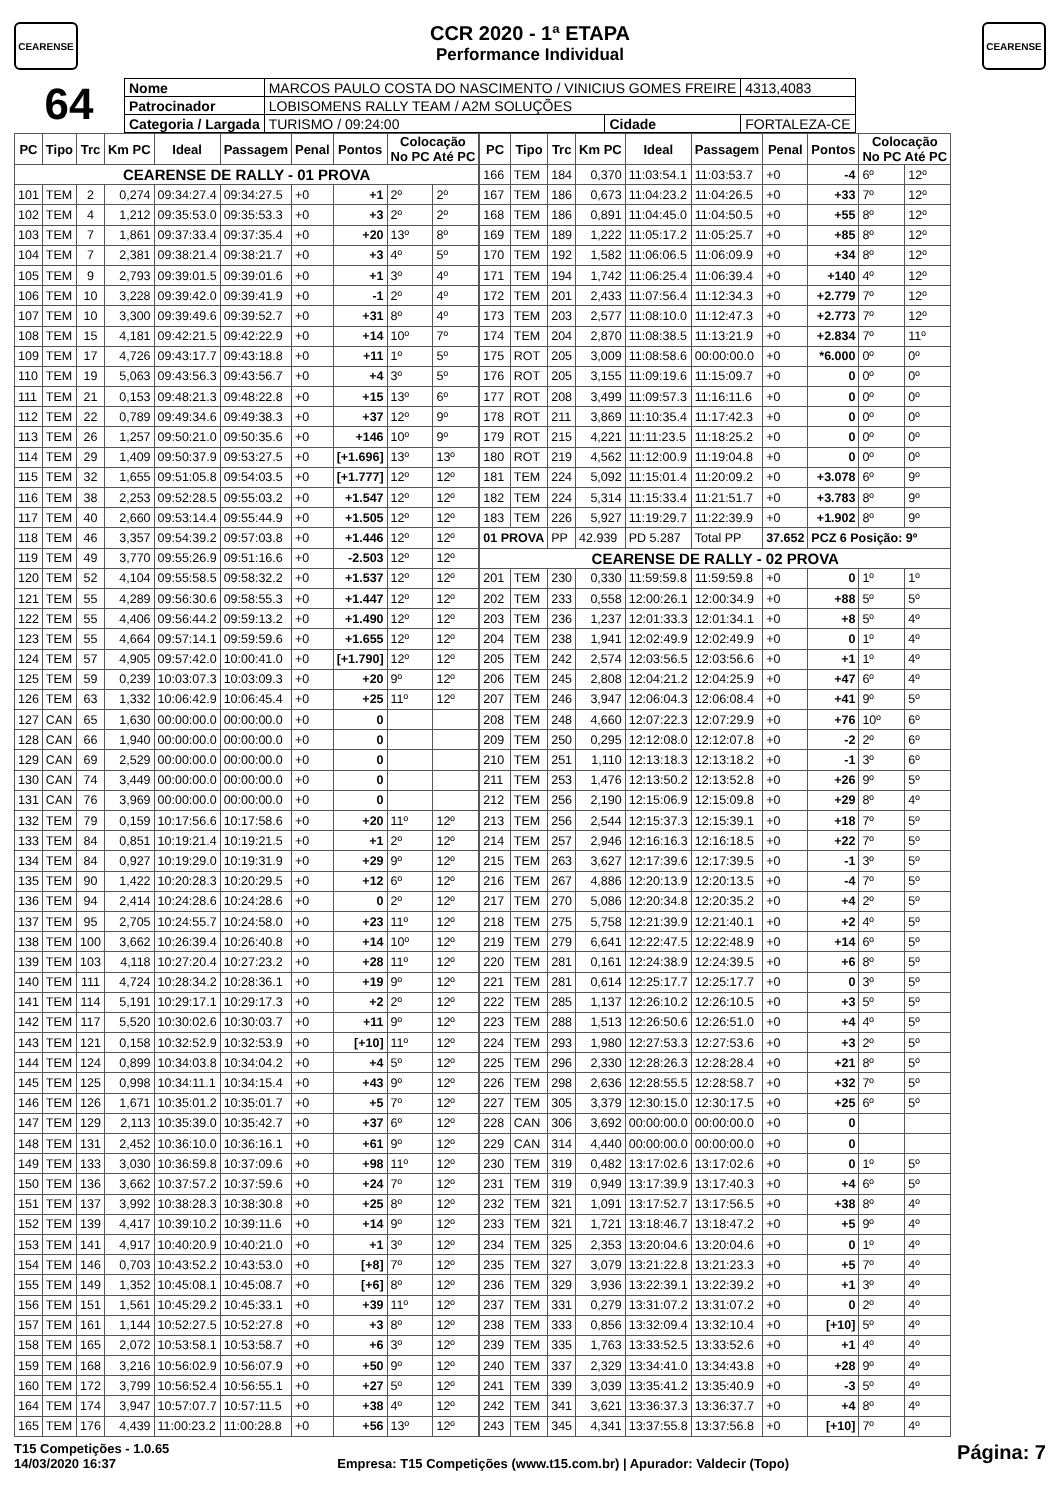CEARENSE
CCR 2020 - 1ª ETAPA
Performance Individual
CEARENSE
64
| Nome | MARCOS PAULO COSTA DO NASCIMENTO / VINICIUS GOMES FREIRE | | | 4313,4083 |
| Patrocinador | LOBISOMENS RALLY TEAM / A2M SOLUÇÕES | | | |
| Categoria / Largada | TURISMO / 09:24:00 | Cidade | FORTALEZA-CE | |
| PC | Tipo | Trc | Km PC | Ideal | Passagem | Penal | Pontos | Colocação No PC Até PC | |
| --- | --- | --- | --- | --- | --- | --- | --- | --- | --- |
| CEARENSE DE RALLY - 01 PROVA | | | | | | | | | |
| 101 | TEM | 2 | 0,274 | 09:34:27.4 | 09:34:27.5 | +0 | +1 | 2º | 2º |
| 102 | TEM | 4 | 1,212 | 09:35:53.0 | 09:35:53.3 | +0 | +3 | 2º | 2º |
| 103 | TEM | 7 | 1,861 | 09:37:33.4 | 09:37:35.4 | +0 | +20 | 13º | 8º |
| 104 | TEM | 7 | 2,381 | 09:38:21.4 | 09:38:21.7 | +0 | +3 | 4º | 5º |
| 105 | TEM | 9 | 2,793 | 09:39:01.5 | 09:39:01.6 | +0 | +1 | 3º | 4º |
| 106 | TEM | 10 | 3,228 | 09:39:42.0 | 09:39:41.9 | +0 | -1 | 2º | 4º |
| 107 | TEM | 10 | 3,300 | 09:39:49.6 | 09:39:52.7 | +0 | +31 | 8º | 4º |
| 108 | TEM | 15 | 4,181 | 09:42:21.5 | 09:42:22.9 | +0 | +14 | 10º | 7º |
| 109 | TEM | 17 | 4,726 | 09:43:17.7 | 09:43:18.8 | +0 | +11 | 1º | 5º |
| 110 | TEM | 19 | 5,063 | 09:43:56.3 | 09:43:56.7 | +0 | +4 | 3º | 5º |
| 111 | TEM | 21 | 0,153 | 09:48:21.3 | 09:48:22.8 | +0 | +15 | 13º | 6º |
| 112 | TEM | 22 | 0,789 | 09:49:34.6 | 09:49:38.3 | +0 | +37 | 12º | 9º |
| 113 | TEM | 26 | 1,257 | 09:50:21.0 | 09:50:35.6 | +0 | +146 | 10º | 9º |
| 114 | TEM | 29 | 1,409 | 09:50:37.9 | 09:53:27.5 | +0 | [+1.696] | 13º | 13º |
| 115 | TEM | 32 | 1,655 | 09:51:05.8 | 09:54:03.5 | +0 | [+1.777] | 12º | 12º |
| 116 | TEM | 38 | 2,253 | 09:52:28.5 | 09:55:03.2 | +0 | +1.547 | 12º | 12º |
| 117 | TEM | 40 | 2,660 | 09:53:14.4 | 09:55:44.9 | +0 | +1.505 | 12º | 12º |
| 118 | TEM | 46 | 3,357 | 09:54:39.2 | 09:57:03.8 | +0 | +1.446 | 12º | 12º |
| 119 | TEM | 49 | 3,770 | 09:55:26.9 | 09:51:16.6 | +0 | -2.503 | 12º | 12º |
| 120 | TEM | 52 | 4,104 | 09:55:58.5 | 09:58:32.2 | +0 | +1.537 | 12º | 12º |
| 121 | TEM | 55 | 4,289 | 09:56:30.6 | 09:58:55.3 | +0 | +1.447 | 12º | 12º |
| 122 | TEM | 55 | 4,406 | 09:56:44.2 | 09:59:13.2 | +0 | +1.490 | 12º | 12º |
| 123 | TEM | 55 | 4,664 | 09:57:14.1 | 09:59:59.6 | +0 | +1.655 | 12º | 12º |
| 124 | TEM | 57 | 4,905 | 09:57:42.0 | 10:00:41.0 | +0 | [+1.790] | 12º | 12º |
| 125 | TEM | 59 | 0,239 | 10:03:07.3 | 10:03:09.3 | +0 | +20 | 9º | 12º |
| 126 | TEM | 63 | 1,332 | 10:06:42.9 | 10:06:45.4 | +0 | +25 | 11º | 12º |
| 127 | CAN | 65 | 1,630 | 00:00:00.0 | 00:00:00.0 | +0 | 0 | | |
| 128 | CAN | 66 | 1,940 | 00:00:00.0 | 00:00:00.0 | +0 | 0 | | |
| 129 | CAN | 69 | 2,529 | 00:00:00.0 | 00:00:00.0 | +0 | 0 | | |
| 130 | CAN | 74 | 3,449 | 00:00:00.0 | 00:00:00.0 | +0 | 0 | | |
| 131 | CAN | 76 | 3,969 | 00:00:00.0 | 00:00:00.0 | +0 | 0 | | |
| 132 | TEM | 79 | 0,159 | 10:17:56.6 | 10:17:58.6 | +0 | +20 | 11º | 12º |
| 133 | TEM | 84 | 0,851 | 10:19:21.4 | 10:19:21.5 | +0 | +1 | 2º | 12º |
| 134 | TEM | 84 | 0,927 | 10:19:29.0 | 10:19:31.9 | +0 | +29 | 9º | 12º |
| 135 | TEM | 90 | 1,422 | 10:20:28.3 | 10:20:29.5 | +0 | +12 | 6º | 12º |
| 136 | TEM | 94 | 2,414 | 10:24:28.6 | 10:24:28.6 | +0 | 0 | 2º | 12º |
| 137 | TEM | 95 | 2,705 | 10:24:55.7 | 10:24:58.0 | +0 | +23 | 11º | 12º |
| 138 | TEM | 100 | 3,662 | 10:26:39.4 | 10:26:40.8 | +0 | +14 | 10º | 12º |
| 139 | TEM | 103 | 4,118 | 10:27:20.4 | 10:27:23.2 | +0 | +28 | 11º | 12º |
| 140 | TEM | 111 | 4,724 | 10:28:34.2 | 10:28:36.1 | +0 | +19 | 9º | 12º |
| 141 | TEM | 114 | 5,191 | 10:29:17.1 | 10:29:17.3 | +0 | +2 | 2º | 12º |
| 142 | TEM | 117 | 5,520 | 10:30:02.6 | 10:30:03.7 | +0 | +11 | 9º | 12º |
| 143 | TEM | 121 | 0,158 | 10:32:52.9 | 10:32:53.9 | +0 | [+10] | 11º | 12º |
| 144 | TEM | 124 | 0,899 | 10:34:03.8 | 10:34:04.2 | +0 | +4 | 5º | 12º |
| 145 | TEM | 125 | 0,998 | 10:34:11.1 | 10:34:15.4 | +0 | +43 | 9º | 12º |
| 146 | TEM | 126 | 1,671 | 10:35:01.2 | 10:35:01.7 | +0 | +5 | 7º | 12º |
| 147 | TEM | 129 | 2,113 | 10:35:39.0 | 10:35:42.7 | +0 | +37 | 6º | 12º |
| 148 | TEM | 131 | 2,452 | 10:36:10.0 | 10:36:16.1 | +0 | +61 | 9º | 12º |
| 149 | TEM | 133 | 3,030 | 10:36:59.8 | 10:37:09.6 | +0 | +98 | 11º | 12º |
| 150 | TEM | 136 | 3,662 | 10:37:57.2 | 10:37:59.6 | +0 | +24 | 7º | 12º |
| 151 | TEM | 137 | 3,992 | 10:38:28.3 | 10:38:30.8 | +0 | +25 | 8º | 12º |
| 152 | TEM | 139 | 4,417 | 10:39:10.2 | 10:39:11.6 | +0 | +14 | 9º | 12º |
| 153 | TEM | 141 | 4,917 | 10:40:20.9 | 10:40:21.0 | +0 | +1 | 3º | 12º |
| 154 | TEM | 146 | 0,703 | 10:43:52.2 | 10:43:53.0 | +0 | [+8] | 7º | 12º |
| 155 | TEM | 149 | 1,352 | 10:45:08.1 | 10:45:08.7 | +0 | [+6] | 8º | 12º |
| 156 | TEM | 151 | 1,561 | 10:45:29.2 | 10:45:33.1 | +0 | +39 | 11º | 12º |
| 157 | TEM | 161 | 1,144 | 10:52:27.5 | 10:52:27.8 | +0 | +3 | 8º | 12º |
| 158 | TEM | 165 | 2,072 | 10:53:58.1 | 10:53:58.7 | +0 | +6 | 3º | 12º |
| 159 | TEM | 168 | 3,216 | 10:56:02.9 | 10:56:07.9 | +0 | +50 | 9º | 12º |
| 160 | TEM | 172 | 3,799 | 10:56:52.4 | 10:56:55.1 | +0 | +27 | 5º | 12º |
| 164 | TEM | 174 | 3,947 | 10:57:07.7 | 10:57:11.5 | +0 | +38 | 4º | 12º |
| 165 | TEM | 176 | 4,439 | 11:00:23.2 | 11:00:28.8 | +0 | +56 | 13º | 12º |
| PC | Tipo | Trc | Km PC | Ideal | Passagem | Penal | Pontos | Colocação No PC Até PC | |
| --- | --- | --- | --- | --- | --- | --- | --- | --- | --- |
| 166 | TEM | 184 | 0,370 | 11:03:54.1 | 11:03:53.7 | +0 | -4 | 6º | 12º |
| 167 | TEM | 186 | 0,673 | 11:04:23.2 | 11:04:26.5 | +0 | +33 | 7º | 12º |
| 168 | TEM | 186 | 0,891 | 11:04:45.0 | 11:04:50.5 | +0 | +55 | 8º | 12º |
| 169 | TEM | 189 | 1,222 | 11:05:17.2 | 11:05:25.7 | +0 | +85 | 8º | 12º |
| 170 | TEM | 192 | 1,582 | 11:06:06.5 | 11:06:09.9 | +0 | +34 | 8º | 12º |
| 171 | TEM | 194 | 1,742 | 11:06:25.4 | 11:06:39.4 | +0 | +140 | 4º | 12º |
| 172 | TEM | 201 | 2,433 | 11:07:56.4 | 11:12:34.3 | +0 | +2.779 | 7º | 12º |
| 173 | TEM | 203 | 2,577 | 11:08:10.0 | 11:12:47.3 | +0 | +2.773 | 7º | 12º |
| 174 | TEM | 204 | 2,870 | 11:08:38.5 | 11:13:21.9 | +0 | +2.834 | 7º | 11º |
| 175 | ROT | 205 | 3,009 | 11:08:58.6 | 00:00:00.0 | +0 | *6.000 | 0º | 0º |
| 176 | ROT | 205 | 3,155 | 11:09:19.6 | 11:15:09.7 | +0 | 0 | 0º | 0º |
| 177 | ROT | 208 | 3,499 | 11:09:57.3 | 11:16:11.6 | +0 | 0 | 0º | 0º |
| 178 | ROT | 211 | 3,869 | 11:10:35.4 | 11:17:42.3 | +0 | 0 | 0º | 0º |
| 179 | ROT | 215 | 4,221 | 11:11:23.5 | 11:18:25.2 | +0 | 0 | 0º | 0º |
| 180 | ROT | 219 | 4,562 | 11:12:00.9 | 11:19:04.8 | +0 | 0 | 0º | 0º |
| 181 | TEM | 224 | 5,092 | 11:15:01.4 | 11:20:09.2 | +0 | +3.078 | 6º | 9º |
| 182 | TEM | 224 | 5,314 | 11:15:33.4 | 11:21:51.7 | +0 | +3.783 | 8º | 9º |
| 183 | TEM | 226 | 5,927 | 11:19:29.7 | 11:22:39.9 | +0 | +1.902 | 8º | 9º |
| 01 PROVA | | PP | 42.939 | PD 5.287 | Total PP | 37.652 | PCZ 6 Posição: 9º | | |
| CEARENSE DE RALLY - 02 PROVA | | | | | | | | | |
| 201 | TEM | 230 | 0,330 | 11:59:59.8 | 11:59:59.8 | +0 | 0 | 1º | 1º |
| 202 | TEM | 233 | 0,558 | 12:00:26.1 | 12:00:34.9 | +0 | +88 | 5º | 5º |
| 203 | TEM | 236 | 1,237 | 12:01:33.3 | 12:01:34.1 | +0 | +8 | 5º | 4º |
| 204 | TEM | 238 | 1,941 | 12:02:49.9 | 12:02:49.9 | +0 | 0 | 1º | 4º |
| 205 | TEM | 242 | 2,574 | 12:03:56.5 | 12:03:56.6 | +0 | +1 | 1º | 4º |
| 206 | TEM | 245 | 2,808 | 12:04:21.2 | 12:04:25.9 | +0 | +47 | 6º | 4º |
| 207 | TEM | 246 | 3,947 | 12:06:04.3 | 12:06:08.4 | +0 | +41 | 9º | 5º |
| 208 | TEM | 248 | 4,660 | 12:07:22.3 | 12:07:29.9 | +0 | +76 | 10º | 6º |
| 209 | TEM | 250 | 0,295 | 12:12:08.0 | 12:12:07.8 | +0 | -2 | 2º | 6º |
| 210 | TEM | 251 | 1,110 | 12:13:18.3 | 12:13:18.2 | +0 | -1 | 3º | 6º |
| 211 | TEM | 253 | 1,476 | 12:13:50.2 | 12:13:52.8 | +0 | +26 | 9º | 5º |
| 212 | TEM | 256 | 2,190 | 12:15:06.9 | 12:15:09.8 | +0 | +29 | 8º | 4º |
| 213 | TEM | 256 | 2,544 | 12:15:37.3 | 12:15:39.1 | +0 | +18 | 7º | 5º |
| 214 | TEM | 257 | 2,946 | 12:16:16.3 | 12:16:18.5 | +0 | +22 | 7º | 5º |
| 215 | TEM | 263 | 3,627 | 12:17:39.6 | 12:17:39.5 | +0 | -1 | 3º | 5º |
| 216 | TEM | 267 | 4,886 | 12:20:13.9 | 12:20:13.5 | +0 | -4 | 7º | 5º |
| 217 | TEM | 270 | 5,086 | 12:20:34.8 | 12:20:35.2 | +0 | +4 | 2º | 5º |
| 218 | TEM | 275 | 5,758 | 12:21:39.9 | 12:21:40.1 | +0 | +2 | 4º | 5º |
| 219 | TEM | 279 | 6,641 | 12:22:47.5 | 12:22:48.9 | +0 | +14 | 6º | 5º |
| 220 | TEM | 281 | 0,161 | 12:24:38.9 | 12:24:39.5 | +0 | +6 | 8º | 5º |
| 221 | TEM | 281 | 0,614 | 12:25:17.7 | 12:25:17.7 | +0 | 0 | 3º | 5º |
| 222 | TEM | 285 | 1,137 | 12:26:10.2 | 12:26:10.5 | +0 | +3 | 5º | 5º |
| 223 | TEM | 288 | 1,513 | 12:26:50.6 | 12:26:51.0 | +0 | +4 | 4º | 5º |
| 224 | TEM | 293 | 1,980 | 12:27:53.3 | 12:27:53.6 | +0 | +3 | 2º | 5º |
| 225 | TEM | 296 | 2,330 | 12:28:26.3 | 12:28:28.4 | +0 | +21 | 8º | 5º |
| 226 | TEM | 298 | 2,636 | 12:28:55.5 | 12:28:58.7 | +0 | +32 | 7º | 5º |
| 227 | TEM | 305 | 3,379 | 12:30:15.0 | 12:30:17.5 | +0 | +25 | 6º | 5º |
| 228 | CAN | 306 | 3,692 | 00:00:00.0 | 00:00:00.0 | +0 | 0 | | |
| 229 | CAN | 314 | 4,440 | 00:00:00.0 | 00:00:00.0 | +0 | 0 | | |
| 230 | TEM | 319 | 0,482 | 13:17:02.6 | 13:17:02.6 | +0 | 0 | 1º | 5º |
| 231 | TEM | 319 | 0,949 | 13:17:39.9 | 13:17:40.3 | +0 | +4 | 6º | 5º |
| 232 | TEM | 321 | 1,091 | 13:17:52.7 | 13:17:56.5 | +0 | +38 | 8º | 4º |
| 233 | TEM | 321 | 1,721 | 13:18:46.7 | 13:18:47.2 | +0 | +5 | 9º | 4º |
| 234 | TEM | 325 | 2,353 | 13:20:04.6 | 13:20:04.6 | +0 | 0 | 1º | 4º |
| 235 | TEM | 327 | 3,079 | 13:21:22.8 | 13:21:23.3 | +0 | +5 | 7º | 4º |
| 236 | TEM | 329 | 3,936 | 13:22:39.1 | 13:22:39.2 | +0 | +1 | 3º | 4º |
| 237 | TEM | 331 | 0,279 | 13:31:07.2 | 13:31:07.2 | +0 | 0 | 2º | 4º |
| 238 | TEM | 333 | 0,856 | 13:32:09.4 | 13:32:10.4 | +0 | [+10] | 5º | 4º |
| 239 | TEM | 335 | 1,763 | 13:33:52.5 | 13:33:52.6 | +0 | +1 | 4º | 4º |
| 240 | TEM | 337 | 2,329 | 13:34:41.0 | 13:34:43.8 | +0 | +28 | 9º | 4º |
| 241 | TEM | 339 | 3,039 | 13:35:41.2 | 13:35:40.9 | +0 | -3 | 5º | 4º |
| 242 | TEM | 341 | 3,621 | 13:36:37.3 | 13:36:37.7 | +0 | +4 | 8º | 4º |
| 243 | TEM | 345 | 4,341 | 13:37:55.8 | 13:37:56.8 | +0 | [+10] | 7º | 4º |
T15 Competições - 1.0.65
14/03/2020 16:37
Empresa: T15 Competições (www.t15.com.br) | Apurador: Valdecir (Topo)
Página: 7